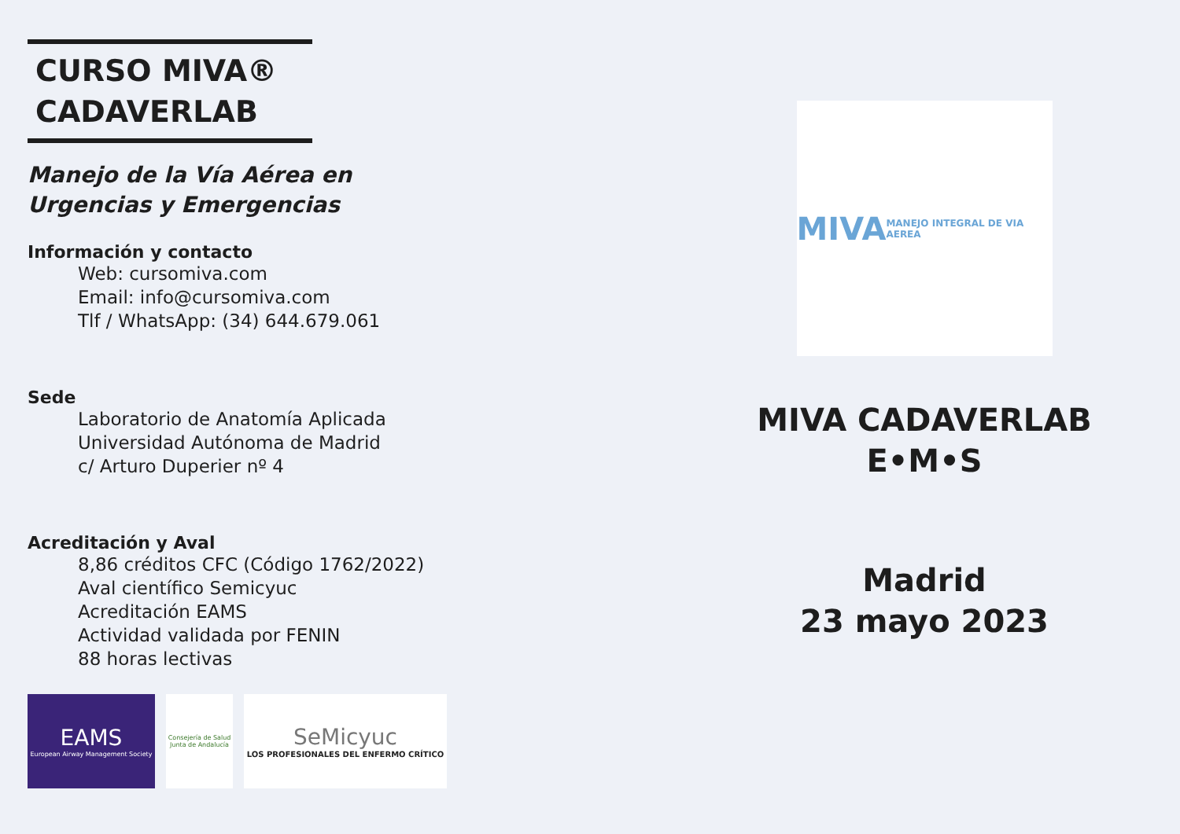CURSO MIVA®
CADAVERLAB
Manejo de la Vía Aérea en
Urgencias y Emergencias
Información y contacto
Web: cursomiva.com
Email: info@cursomiva.com
Tlf / WhatsApp: (34) 644.679.061
Sede
Laboratorio de Anatomía Aplicada
Universidad Autónoma de Madrid
c/ Arturo Duperier nº 4
Acreditación y Aval
8,86 créditos CFC (Código 1762/2022)
Aval científico Semicyuc
Acreditación EAMS
Actividad validada por FENIN
88 horas lectivas
EAMS
European Airway Management Society
Consejería de Salud Junta de Andalucía
SeMicyuc
LOS PROFESIONALES DEL ENFERMO CRÍTICO
MIVA
MANEJO INTEGRAL DE VIA AEREA
MIVA CADAVERLAB
E•M•S
Madrid
23 mayo 2023